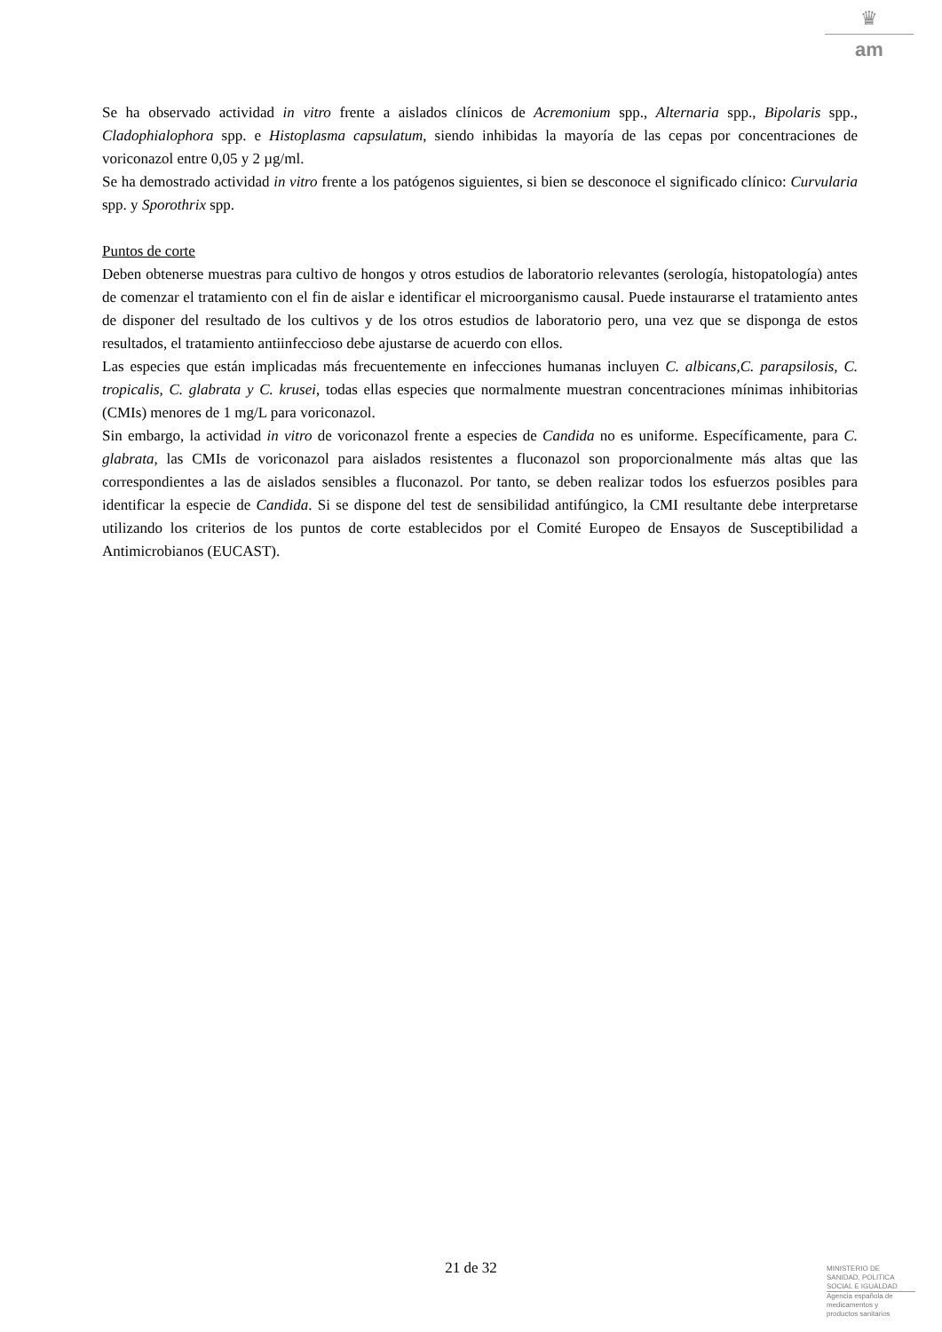♛
am
Se ha observado actividad in vitro frente a aislados clínicos de Acremonium spp., Alternaria spp., Bipolaris spp., Cladophialophora spp. e Histoplasma capsulatum, siendo inhibidas la mayoría de las cepas por concentraciones de voriconazol entre 0,05 y 2 µg/ml.
Se ha demostrado actividad in vitro frente a los patógenos siguientes, si bien se desconoce el significado clínico: Curvularia spp. y Sporothrix spp.
Puntos de corte
Deben obtenerse muestras para cultivo de hongos y otros estudios de laboratorio relevantes (serología, histopatología) antes de comenzar el tratamiento con el fin de aislar e identificar el microorganismo causal. Puede instaurarse el tratamiento antes de disponer del resultado de los cultivos y de los otros estudios de laboratorio pero, una vez que se disponga de estos resultados, el tratamiento antiinfeccioso debe ajustarse de acuerdo con ellos.
Las especies que están implicadas más frecuentemente en infecciones humanas incluyen C. albicans,C. parapsilosis, C. tropicalis, C. glabrata y C. krusei, todas ellas especies que normalmente muestran concentraciones mínimas inhibitorias (CMIs) menores de 1 mg/L para voriconazol.
Sin embargo, la actividad in vitro de voriconazol frente a especies de Candida no es uniforme. Específicamente, para C. glabrata, las CMIs de voriconazol para aislados resistentes a fluconazol son proporcionalmente más altas que las correspondientes a las de aislados sensibles a fluconazol. Por tanto, se deben realizar todos los esfuerzos posibles para identificar la especie de Candida. Si se dispone del test de sensibilidad antifúngico, la CMI resultante debe interpretarse utilizando los criterios de los puntos de corte establecidos por el Comité Europeo de Ensayos de Susceptibilidad a Antimicrobianos (EUCAST).
21 de 32
MINISTERIO DE
SANIDAD, POLITICA
SOCIAL E IGUALDAD
Agencia española de
medicamentos y
productos sanitarios